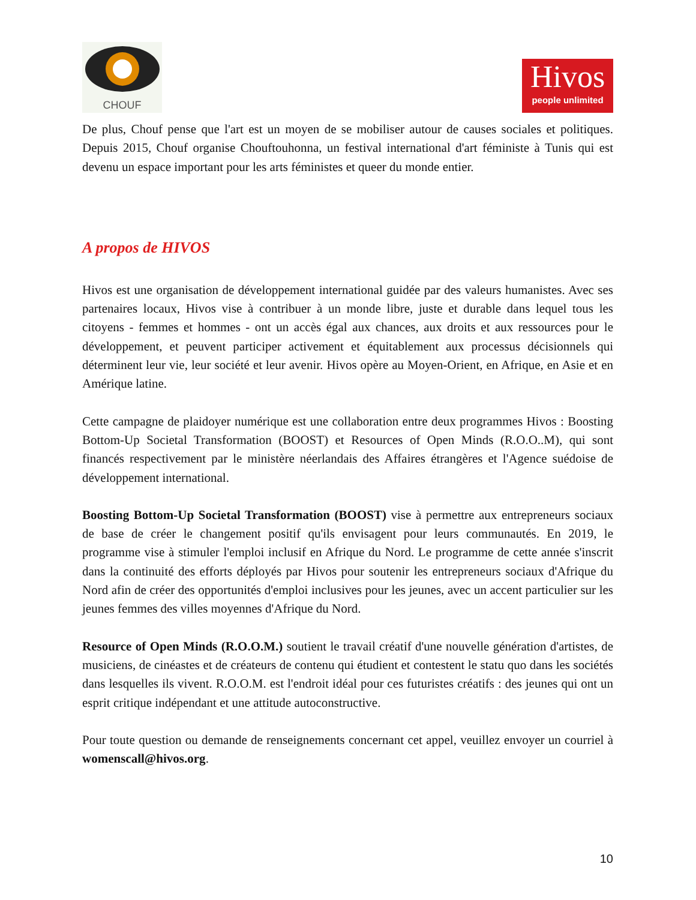CHOUF
Hivos
people unlimited
De plus, Chouf pense que l'art est un moyen de se mobiliser autour de causes sociales et politiques. Depuis 2015, Chouf organise Chouftouhonna, un festival international d'art féministe à Tunis qui est devenu un espace important pour les arts féministes et queer du monde entier.
A propos de HIVOS
Hivos est une organisation de développement international guidée par des valeurs humanistes. Avec ses partenaires locaux, Hivos vise à contribuer à un monde libre, juste et durable dans lequel tous les citoyens - femmes et hommes - ont un accès égal aux chances, aux droits et aux ressources pour le développement, et peuvent participer activement et équitablement aux processus décisionnels qui déterminent leur vie, leur société et leur avenir. Hivos opère au Moyen-Orient, en Afrique, en Asie et en Amérique latine.
Cette campagne de plaidoyer numérique est une collaboration entre deux programmes Hivos : Boosting Bottom-Up Societal Transformation (BOOST) et Resources of Open Minds (R.O.O..M), qui sont financés respectivement par le ministère néerlandais des Affaires étrangères et l'Agence suédoise de développement international.
Boosting Bottom-Up Societal Transformation (BOOST) vise à permettre aux entrepreneurs sociaux de base de créer le changement positif qu'ils envisagent pour leurs communautés. En 2019, le programme vise à stimuler l'emploi inclusif en Afrique du Nord. Le programme de cette année s'inscrit dans la continuité des efforts déployés par Hivos pour soutenir les entrepreneurs sociaux d'Afrique du Nord afin de créer des opportunités d'emploi inclusives pour les jeunes, avec un accent particulier sur les jeunes femmes des villes moyennes d'Afrique du Nord.
Resource of Open Minds (R.O.O.M.) soutient le travail créatif d'une nouvelle génération d'artistes, de musiciens, de cinéastes et de créateurs de contenu qui étudient et contestent le statu quo dans les sociétés dans lesquelles ils vivent. R.O.O.M. est l'endroit idéal pour ces futuristes créatifs : des jeunes qui ont un esprit critique indépendant et une attitude autoconstructive.
Pour toute question ou demande de renseignements concernant cet appel, veuillez envoyer un courriel à womenscall@hivos.org.
10